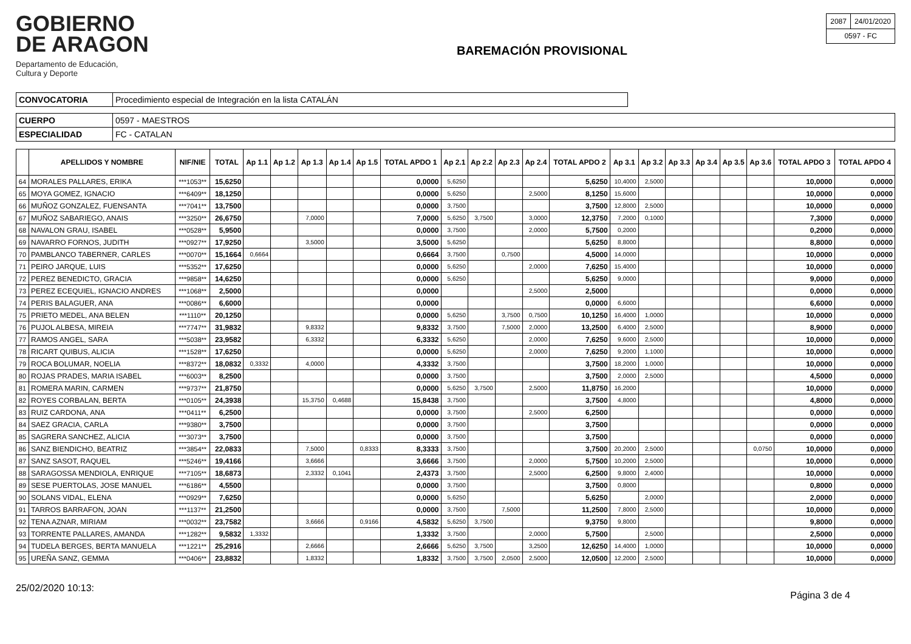GOBIERNO
DE ARAGON
Departamento de Educación,
Cultura y Deporte
BAREMACIÓN PROVISIONAL
| 2087 | 24/01/2020 |
| 0597 - FC | |
| CONVOCATORIA | Procedimiento especial de Integración en la lista CATALÁN |
| CUERPO | 0597 - MAESTROS |
| ESPECIALIDAD | FC - CATALAN |
| | APELLIDOS Y NOMBRE | NIF/NIE | TOTAL | Ap 1.1 | Ap 1.2 | Ap 1.3 | Ap 1.4 | Ap 1.5 | TOTAL APDO 1 | Ap 2.1 | Ap 2.2 | Ap 2.3 | Ap 2.4 | TOTAL APDO 2 | Ap 3.1 | Ap 3.2 | Ap 3.3 | Ap 3.4 | Ap 3.5 | Ap 3.6 | TOTAL APDO 3 | TOTAL APDO 4 |
| --- | --- | --- | --- | --- | --- | --- | --- | --- | --- | --- | --- | --- | --- | --- | --- | --- | --- | --- | --- | --- | --- | --- |
| 64 | MORALES PALLARES, ERIKA | ***1053** | 15,6250 | | | | | | 0,0000 | 5,6250 | | | | 5,6250 | 10,4000 | 2,5000 | | | | | 10,0000 | 0,0000 |
| 65 | MOYA GOMEZ, IGNACIO | ***6409** | 18,1250 | | | | | | 0,0000 | 5,6250 | | | 2,5000 | 8,1250 | 15,6000 | | | | | | 10,0000 | 0,0000 |
| 66 | MUÑOZ GONZALEZ, FUENSANTA | ***7041** | 13,7500 | | | | | | 0,0000 | 3,7500 | | | | 3,7500 | 12,8000 | 2,5000 | | | | | 10,0000 | 0,0000 |
| 67 | MUÑOZ SABARIEGO, ANAIS | ***3250** | 26,6750 | | | 7,0000 | | | 7,0000 | 5,6250 | 3,7500 | | 3,0000 | 12,3750 | 7,2000 | 0,1000 | | | | | 7,3000 | 0,0000 |
| 68 | NAVALON GRAU, ISABEL | ***0528** | 5,9500 | | | | | | 0,0000 | 3,7500 | | | 2,0000 | 5,7500 | 0,2000 | | | | | | 0,2000 | 0,0000 |
| 69 | NAVARRO FORNOS, JUDITH | ***0927** | 17,9250 | | | 3,5000 | | | 3,5000 | 5,6250 | | | | 5,6250 | 8,8000 | | | | | | 8,8000 | 0,0000 |
| 70 | PAMBLANCO TABERNER, CARLES | ***0070** | 15,1664 | 0,6664 | | | | | 0,6664 | 3,7500 | | 0,7500 | | 4,5000 | 14,0000 | | | | | | 10,0000 | 0,0000 |
| 71 | PEIRO JARQUE, LUIS | ***5352** | 17,6250 | | | | | | 0,0000 | 5,6250 | | | 2,0000 | 7,6250 | 15,4000 | | | | | | 10,0000 | 0,0000 |
| 72 | PEREZ BENEDICTO, GRACIA | ***9858** | 14,6250 | | | | | | 0,0000 | 5,6250 | | | | 5,6250 | 9,0000 | | | | | | 9,0000 | 0,0000 |
| 73 | PEREZ ECEQUIEL, IGNACIO ANDRES | ***1068** | 2,5000 | | | | | | 0,0000 | | | | 2,5000 | 2,5000 | | | | | | | 0,0000 | 0,0000 |
| 74 | PERIS BALAGUER, ANA | ***0086** | 6,6000 | | | | | | 0,0000 | | | | | 0,0000 | 6,6000 | | | | | | 6,6000 | 0,0000 |
| 75 | PRIETO MEDEL, ANA BELEN | ***1110** | 20,1250 | | | | | | 0,0000 | 5,6250 | | 3,7500 | 0,7500 | 10,1250 | 16,4000 | 1,0000 | | | | | 10,0000 | 0,0000 |
| 76 | PUJOL ALBESA, MIREIA | ***7747** | 31,9832 | | | 9,8332 | | | 9,8332 | 3,7500 | | 7,5000 | 2,0000 | 13,2500 | 6,4000 | 2,5000 | | | | | 8,9000 | 0,0000 |
| 77 | RAMOS ANGEL, SARA | ***5038** | 23,9582 | | | 6,3332 | | | 6,3332 | 5,6250 | | | 2,0000 | 7,6250 | 9,6000 | 2,5000 | | | | | 10,0000 | 0,0000 |
| 78 | RICART QUIBUS, ALICIA | ***1528** | 17,6250 | | | | | | 0,0000 | 5,6250 | | | 2,0000 | 7,6250 | 9,2000 | 1,1000 | | | | | 10,0000 | 0,0000 |
| 79 | ROCA BOLUMAR, NOELIA | ***8372** | 18,0832 | 0,3332 | | 4,0000 | | | 4,3332 | 3,7500 | | | | 3,7500 | 18,2000 | 1,0000 | | | | | 10,0000 | 0,0000 |
| 80 | ROJAS PRADES, MARIA ISABEL | ***6003** | 8,2500 | | | | | | 0,0000 | 3,7500 | | | | 3,7500 | 2,0000 | 2,5000 | | | | | 4,5000 | 0,0000 |
| 81 | ROMERA MARIN, CARMEN | ***9737** | 21,8750 | | | | | | 0,0000 | 5,6250 | 3,7500 | | 2,5000 | 11,8750 | 16,2000 | | | | | | 10,0000 | 0,0000 |
| 82 | ROYES CORBALAN, BERTA | ***0105** | 24,3938 | | | 15,3750 | 0,4688 | | 15,8438 | 3,7500 | | | | 3,7500 | 4,8000 | | | | | | 4,8000 | 0,0000 |
| 83 | RUIZ CARDONA, ANA | ***0411** | 6,2500 | | | | | | 0,0000 | 3,7500 | | | 2,5000 | 6,2500 | | | | | | | 0,0000 | 0,0000 |
| 84 | SAEZ GRACIA, CARLA | ***9380** | 3,7500 | | | | | | 0,0000 | 3,7500 | | | | 3,7500 | | | | | | | 0,0000 | 0,0000 |
| 85 | SAGRERA SANCHEZ, ALICIA | ***3073** | 3,7500 | | | | | | 0,0000 | 3,7500 | | | | 3,7500 | | | | | | | 0,0000 | 0,0000 |
| 86 | SANZ BIENDICHO, BEATRIZ | ***3854** | 22,0833 | | | 7,5000 | | 0,8333 | 8,3333 | 3,7500 | | | | 3,7500 | 20,2000 | 2,5000 | | | | 0,0750 | 10,0000 | 0,0000 |
| 87 | SANZ SASOT, RAQUEL | ***5246** | 19,4166 | | | 3,6666 | | | 3,6666 | 3,7500 | | | 2,0000 | 5,7500 | 10,2000 | 2,5000 | | | | | 10,0000 | 0,0000 |
| 88 | SARAGOSSA MENDIOLA, ENRIQUE | ***7105** | 18,6873 | | | 2,3332 | 0,1041 | | 2,4373 | 3,7500 | | | 2,5000 | 6,2500 | 9,8000 | 2,4000 | | | | | 10,0000 | 0,0000 |
| 89 | SESE PUERTOLAS, JOSE MANUEL | ***6186** | 4,5500 | | | | | | 0,0000 | 3,7500 | | | | 3,7500 | 0,8000 | | | | | | 0,8000 | 0,0000 |
| 90 | SOLANS VIDAL, ELENA | ***0929** | 7,6250 | | | | | | 0,0000 | 5,6250 | | | | 5,6250 | | 2,0000 | | | | | 2,0000 | 0,0000 |
| 91 | TARROS BARRAFON, JOAN | ***1137** | 21,2500 | | | | | | 0,0000 | 3,7500 | | 7,5000 | | 11,2500 | 7,8000 | 2,5000 | | | | | 10,0000 | 0,0000 |
| 92 | TENA AZNAR, MIRIAM | ***0032** | 23,7582 | | | 3,6666 | | 0,9166 | 4,5832 | 5,6250 | 3,7500 | | | 9,3750 | 9,8000 | | | | | | 9,8000 | 0,0000 |
| 93 | TORRENTE PALLARES, AMANDA | ***1282** | 9,5832 | 1,3332 | | | | | 1,3332 | 3,7500 | | | 2,0000 | 5,7500 | | 2,5000 | | | | | 2,5000 | 0,0000 |
| 94 | TUDELA BERGES, BERTA MANUELA | ***1221** | 25,2916 | | | 2,6666 | | | 2,6666 | 5,6250 | 3,7500 | | 3,2500 | 12,6250 | 14,4000 | 1,0000 | | | | | 10,0000 | 0,0000 |
| 95 | UREÑA SANZ, GEMMA | ***0406** | 23,8832 | | | 1,8332 | | | 1,8332 | 3,7500 | 3,7500 | 2,0500 | 2,5000 | 12,0500 | 12,2000 | 2,5000 | | | | | 10,0000 | 0,0000 |
25/02/2020 10:13: Página 3 de 4